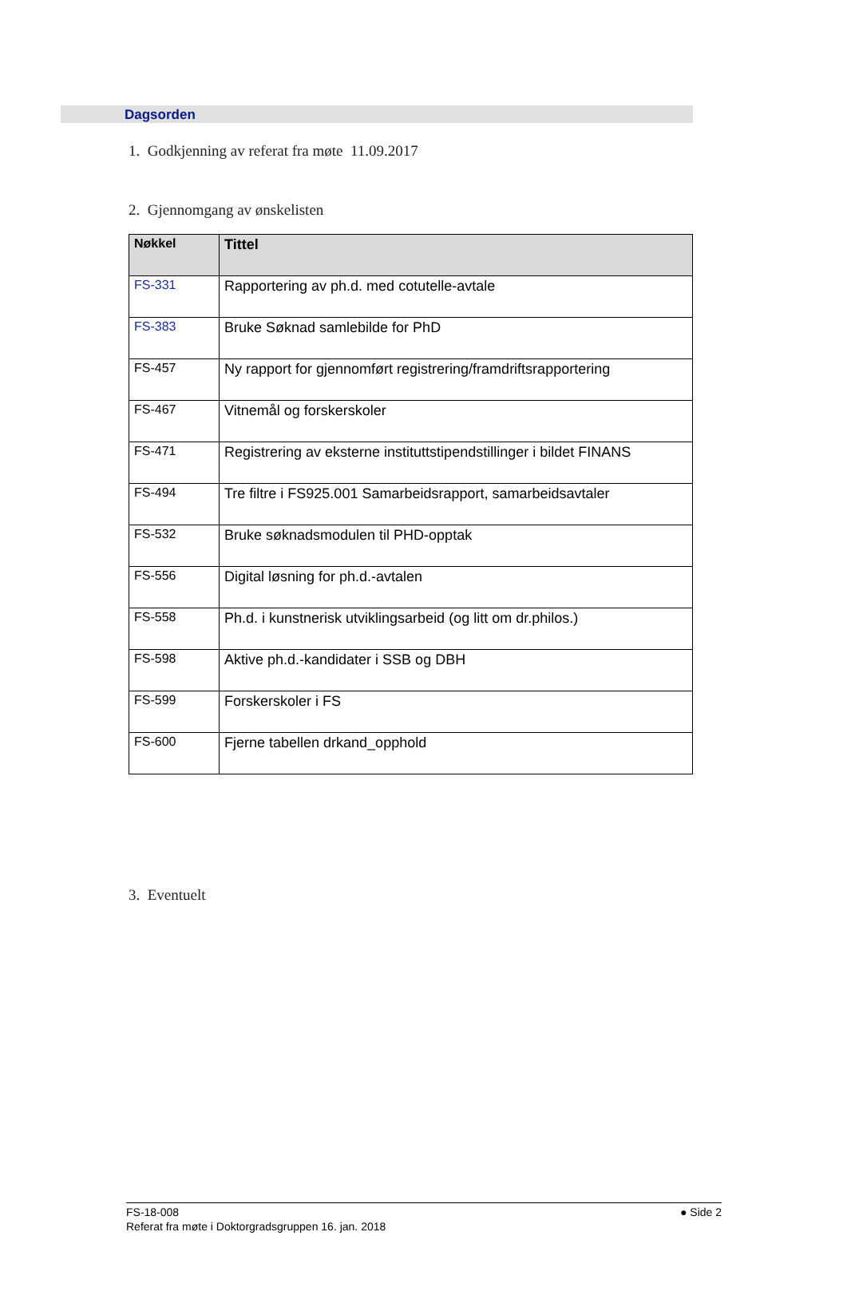Dagsorden
1. Godkjenning av referat fra møte 11.09.2017
2. Gjennomgang av ønskelisten
| Nøkkel | Tittel |
| --- | --- |
| FS-331 | Rapportering av ph.d. med cotutelle-avtale |
| FS-383 | Bruke Søknad samlebilde for PhD |
| FS-457 | Ny rapport for gjennomført registrering/framdriftsrapportering |
| FS-467 | Vitnemål og forskerskoler |
| FS-471 | Registrering av eksterne instituttstipendstillinger i bildet FINANS |
| FS-494 | Tre filtre i FS925.001 Samarbeidsrapport, samarbeidsavtaler |
| FS-532 | Bruke søknadsmodulen til PHD-opptak |
| FS-556 | Digital løsning for ph.d.-avtalen |
| FS-558 | Ph.d. i kunstnerisk utviklingsarbeid (og litt om dr.philos.) |
| FS-598 | Aktive ph.d.-kandidater i SSB og DBH |
| FS-599 | Forskerskoler i FS |
| FS-600 | Fjerne tabellen drkand_opphold |
3. Eventuelt
● Side 2 FS-18-008
Referat fra møte i Doktorgradsgruppen 16. jan. 2018